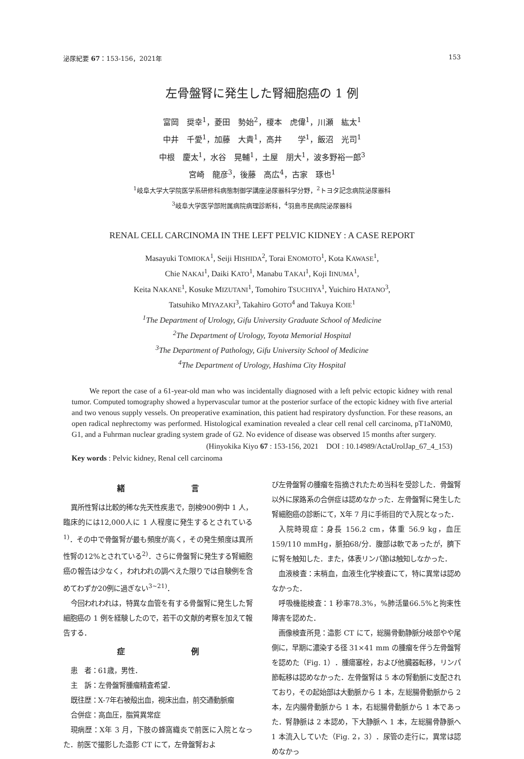泌尿紀要 67：153-156，2021年 153
左骨盤腎に発生した腎細胞癌の 1 例
富岡　奨幸<sup>1</sup>，菱田　勢始<sup>2</sup>，榎本　虎偉<sup>1</sup>，川瀬　紘太<sup>1</sup>
中井　千愛<sup>1</sup>，加藤　大貴<sup>1</sup>，高井　　学<sup>1</sup>，飯沼　光司<sup>1</sup>
中根　慶太<sup>1</sup>，水谷　晃輔<sup>1</sup>，土屋　朋大<sup>1</sup>，波多野裕一郎<sup>3</sup>
宮崎　龍彦<sup>3</sup>，後藤　高広<sup>4</sup>，古家　琢也<sup>1</sup>
<sup>1</sup> 岐阜大学大学院医学系研修科病態制御学講座泌尿器科学分野，<sup>2</sup>トヨタ記念病院泌尿器科
<sup>3</sup> 岐阜大学医学部附属病院病理診断科，<sup>4</sup>羽島市民病院泌尿器科
RENAL CELL CARCINOMA IN THE LEFT PELVIC KIDNEY : A CASE REPORT
Masayuki TOMIOKA<sup>1</sup>, Seiji HISHIDA<sup>2</sup>, Torai ENOMOTO<sup>1</sup>, Kota KAWASE<sup>1</sup>,
Chie NAKAI<sup>1</sup>, Daiki KATO<sup>1</sup>, Manabu TAKAI<sup>1</sup>, Koji IINUMA<sup>1</sup>,
Keita NAKANE<sup>1</sup>, Kosuke MIZUTANI<sup>1</sup>, Tomohiro TSUCHIYA<sup>1</sup>, Yuichiro HATANO<sup>3</sup>,
Tatsuhiko MIYAZAKI<sup>3</sup>, Takahiro GOTO<sup>4</sup> and Takuya KOIE<sup>1</sup>
<sup>1</sup> The Department of Urology, Gifu University Graduate School of Medicine
<sup>2</sup> The Department of Urology, Toyota Memorial Hospital
<sup>3</sup> The Department of Pathology, Gifu University School of Medicine
<sup>4</sup> The Department of Urology, Hashima City Hospital
We report the case of a 61-year-old man who was incidentally diagnosed with a left pelvic ectopic kidney with renal tumor. Computed tomography showed a hypervascular tumor at the posterior surface of the ectopic kidney with five arterial and two venous supply vessels. On preoperative examination, this patient had respiratory dysfunction. For these reasons, an open radical nephrectomy was performed. Histological examination revealed a clear cell renal cell carcinoma, pT1aN0M0, G1, and a Fuhrman nuclear grading system grade of G2. No evidence of disease was observed 15 months after surgery.
(Hinyokika Kiyo 67 : 153-156, 2021　DOI : 10.14989/ActaUrolJap_67_4_153)
Key words : Pelvic kidney, Renal cell carcinoma
緒 言
異所性腎は比較的稀な先天性疾患で，剖検900例中 1 人，臨床的には12,000人に 1 人程度に発生するとされている<sup>1)</sup>．その中で骨盤腎が最も頻度が高く，その発生頻度は異所性腎の12%とされている<sup>2)</sup>．さらに骨盤腎に発生する腎細胞癌の報告は少なく，われわれの調べえた限りでは自験例を含めてわずか20例に過ぎない<sup>3~21)</sup>．
今回われわれは，特異な血管を有する骨盤腎に発生した腎細胞癌の 1 例を経験したので，若干の文献的考察を加えて報告する．
症 例
患　者：61歳，男性．
主　訴：左骨盤腎腫瘤精査希望．
既往歴：X-7年右被殻出血，視床出血，前交通動脈瘤
合併症：高血圧，脂質異常症
現病歴：X年 3 月，下肢の蜂窩織炎で前医に入院となった．前医で撮影した造影 CT にて，左骨盤腎およ
び左骨盤腎の腫瘤を指摘されたため当科を受診した．骨盤腎以外に尿路系の合併症は認めなかった．左骨盤腎に発生した腎細胞癌の診断にて，X年 7 月に手術目的で入院となった．
入院時現症：身長 156.2 cm，体重 56.9 kg，血圧 159/110 mmHg，脈拍68/分．腹部は軟であったが，臍下に腎を触知した．また，体表リンパ節は触知しなかった．
血液検査：末梢血，血液生化学検査にて，特に異常は認めなかった．
呼吸機能検査：1 秒率78.3%，%肺活量66.5%と拘束性障害を認めた．
画像検査所見：造影 CT にて，総腸骨動静脈分岐部やや尾側に，早期に濃染する径 31×41 mm の腫瘤を伴う左骨盤腎を認めた（Fig. 1）．腫瘍塞栓，および他臓器転移，リンパ節転移は認めなかった．左骨盤腎は 5 本の腎動脈に支配されており，その起始部は大動脈から 1 本，左総腸骨動脈から 2 本，左内腸骨動脈から 1 本，右総腸骨動脈から 1 本であった．腎静脈は 2 本認め，下大静脈へ 1 本，左総腸骨静脈へ 1 本流入していた（Fig. 2，3）．尿管の走行に，異常は認めなかっ